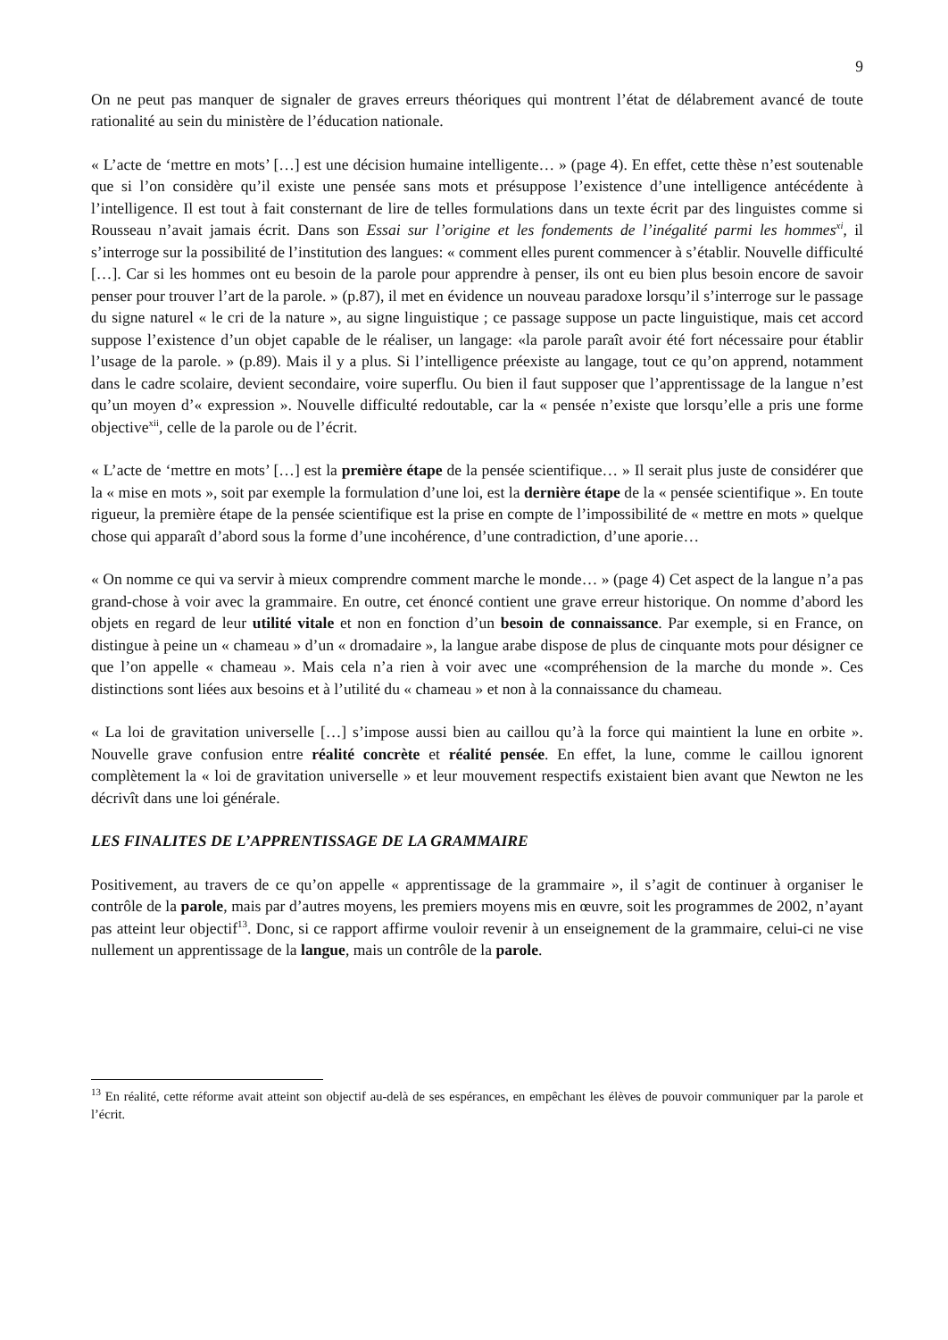9
On ne peut pas manquer de signaler de graves erreurs théoriques qui montrent l’état de délabrement avancé de toute rationalité au sein du ministère de l’éducation nationale.
« L’acte de ‘mettre en mots’ […] est une décision humaine intelligente… » (page 4). En effet, cette thèse n’est soutenable que si l’on considère qu’il existe une pensée sans mots et présuppose l’existence d’une intelligence antécédente à l’intelligence. Il est tout à fait consternant de lire de telles formulations dans un texte écrit par des linguistes comme si Rousseau n’avait jamais écrit. Dans son Essai sur l’origine et les fondements de l’inégalité parmi les hommes<sup>xi</sup>, il s’interroge sur la possibilité de l’institution des langues: « comment elles purent commencer à s’établir. Nouvelle difficulté […]. Car si les hommes ont eu besoin de la parole pour apprendre à penser, ils ont eu bien plus besoin encore de savoir penser pour trouver l’art de la parole. » (p.87), il met en évidence un nouveau paradoxe lorsqu’il s’interroge sur le passage du signe naturel « le cri de la nature », au signe linguistique ; ce passage suppose un pacte linguistique, mais cet accord suppose l’existence d’un objet capable de le réaliser, un langage: «la parole paraît avoir été fort nécessaire pour établir l’usage de la parole. » (p.89). Mais il y a plus. Si l’intelligence préexiste au langage, tout ce qu’on apprend, notamment dans le cadre scolaire, devient secondaire, voire superflu. Ou bien il faut supposer que l’apprentissage de la langue n’est qu’un moyen d’« expression ». Nouvelle difficulté redoutable, car la « pensée n’existe que lorsqu’elle a pris une forme objective<sup>xii</sup>, celle de la parole ou de l’écrit.
« L’acte de ‘mettre en mots’ […] est la première étape de la pensée scientifique… » Il serait plus juste de considérer que la « mise en mots », soit par exemple la formulation d’une loi, est la dernière étape de la « pensée scientifique ». En toute rigueur, la première étape de la pensée scientifique est la prise en compte de l’impossibilité de « mettre en mots » quelque chose qui apparaît d’abord sous la forme d’une incohérence, d’une contradiction, d’une aporie…
« On nomme ce qui va servir à mieux comprendre comment marche le monde… » (page 4) Cet aspect de la langue n’a pas grand-chose à voir avec la grammaire. En outre, cet énoncé contient une grave erreur historique. On nomme d’abord les objets en regard de leur utilité vitale et non en fonction d’un besoin de connaissance. Par exemple, si en France, on distingue à peine un « chameau » d’un « dromadaire », la langue arabe dispose de plus de cinquante mots pour désigner ce que l’on appelle « chameau ». Mais cela n’a rien à voir avec une «compréhension de la marche du monde ». Ces distinctions sont liées aux besoins et à l’utilité du « chameau » et non à la connaissance du chameau.
« La loi de gravitation universelle […] s’impose aussi bien au caillou qu’à la force qui maintient la lune en orbite ». Nouvelle grave confusion entre réalité concrète et réalité pensée. En effet, la lune, comme le caillou ignorent complètement la « loi de gravitation universelle » et leur mouvement respectifs existaient bien avant que Newton ne les décrivît dans une loi générale.
LES FINALITES DE L’APPRENTISSAGE DE LA GRAMMAIRE
Positivement, au travers de ce qu’on appelle « apprentissage de la grammaire », il s’agit de continuer à organiser le contrôle de la parole, mais par d’autres moyens, les premiers moyens mis en œuvre, soit les programmes de 2002, n’ayant pas atteint leur objectif<sup>13</sup>. Donc, si ce rapport affirme vouloir revenir à un enseignement de la grammaire, celui-ci ne vise nullement un apprentissage de la langue, mais un contrôle de la parole.
<sup>13</sup> En réalité, cette réforme avait atteint son objectif au-delà de ses espérances, en empêchant les élèves de pouvoir communiquer par la parole et l’écrit.